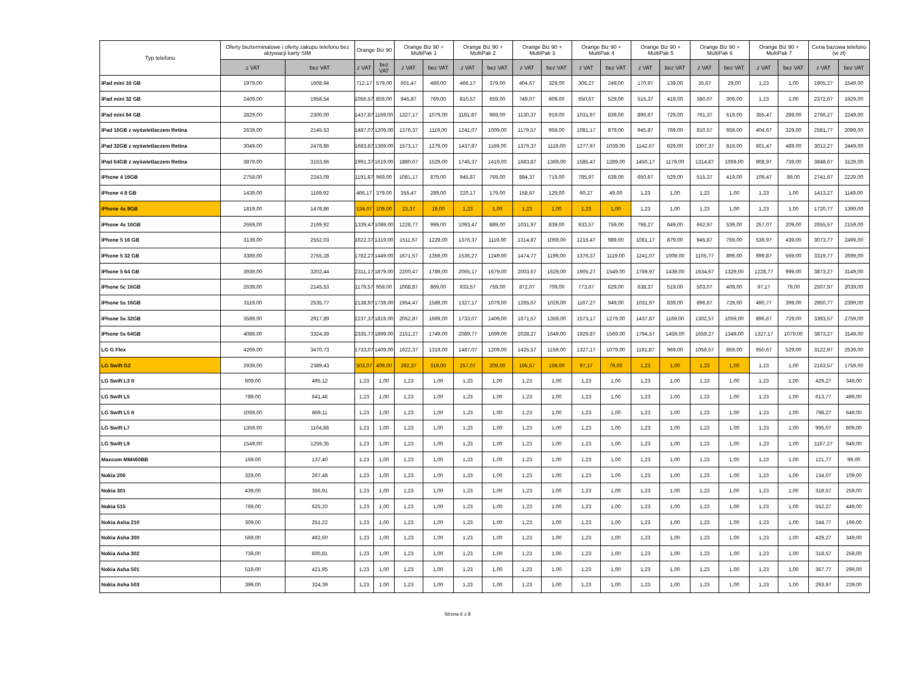| Typ telefonu | Oferty bezterminalowe i oferty zakupu telefonu bez aktywacji karty SIM | | Orange Biz 90 | | Orange Biz 90 + MultiPak 1 | | Orange Biz 90 + MultiPak 2 | | Orange Biz 90 + MultiPak 3 | | Orange Biz 90 + MultiPak 4 | | Orange Biz 90 + MultiPak 5 | | Orange Biz 90 + MultiPak 6 | | Orange Biz 90 + MultiPak 7 | | Cena bazowa telefonu (w zł) | |
| --- | --- | --- | --- | --- | --- | --- | --- | --- | --- | --- | --- | --- | --- | --- | --- | --- | --- | --- | --- | --- |
| | z VAT | bez VAT | z VAT | bez VAT | z VAT | bez VAT | z VAT | bez VAT | z VAT | bez VAT | z VAT | bez VAT | z VAT | bez VAT | z VAT | bez VAT | z VAT | bez VAT | z VAT | bez VAT |
| iPad mini 16 GB | 1979,00 | 1608,94 | 712,17 | 579,00 | 601,47 | 489,00 | 466,17 | 379,00 | 404,67 | 329,00 | 306,27 | 249,00 | 170,97 | 139,00 | 35,67 | 29,00 | 1,23 | 1,00 | 1905,27 | 1549,00 |
| iPad mini 32 GB | 2409,00 | 1958,54 | 1056,57 | 859,00 | 945,87 | 769,00 | 810,57 | 659,00 | 749,07 | 609,00 | 650,67 | 529,00 | 515,37 | 419,00 | 380,07 | 309,00 | 1,23 | 1,00 | 2372,67 | 1929,00 |
| iPad mini 64 GB | 2829,00 | 2300,00 | 1437,87 | 1169,00 | 1327,17 | 1079,00 | 1191,87 | 969,00 | 1130,37 | 919,00 | 1031,97 | 839,00 | 896,67 | 729,00 | 761,37 | 619,00 | 355,47 | 289,00 | 2766,27 | 2249,00 |
| iPad 16GB z wyświetlaczem Retina | 2639,00 | 2145,53 | 1487,07 | 1209,00 | 1376,37 | 1119,00 | 1241,07 | 1009,00 | 1179,57 | 959,00 | 1081,17 | 879,00 | 945,87 | 769,00 | 810,57 | 659,00 | 404,67 | 329,00 | 2581,77 | 2099,00 |
| iPad 32GB z wyświetlaczem Retina | 3049,00 | 2478,86 | 1683,87 | 1369,00 | 1573,17 | 1279,00 | 1437,87 | 1169,00 | 1376,37 | 1119,00 | 1277,97 | 1039,00 | 1142,67 | 929,00 | 1007,37 | 819,00 | 601,47 | 489,00 | 3012,27 | 2449,00 |
| iPad 64GB z wyświetlaczem Retina | 3879,00 | 3153,66 | 1991,37 | 1619,00 | 1880,67 | 1529,00 | 1745,37 | 1419,00 | 1683,87 | 1369,00 | 1585,47 | 1289,00 | 1450,17 | 1179,00 | 1314,87 | 1069,00 | 908,97 | 739,00 | 3848,67 | 3129,00 |
| iPhone 4 16GB | 2759,00 | 2243,09 | 1191,87 | 969,00 | 1081,17 | 879,00 | 945,87 | 769,00 | 884,37 | 719,00 | 785,97 | 639,00 | 650,67 | 529,00 | 515,37 | 419,00 | 109,47 | 89,00 | 2741,67 | 2229,00 |
| iPhone 4 8 GB | 1439,00 | 1169,92 | 466,17 | 379,00 | 355,47 | 289,00 | 220,17 | 179,00 | 158,67 | 129,00 | 60,27 | 49,00 | 1,23 | 1,00 | 1,23 | 1,00 | 1,23 | 1,00 | 1413,27 | 1149,00 |
| iPhone 4s 8GB | 1819,00 | 1478,86 | 134,07 | 109,00 | 23,37 | 19,00 | 1,23 | 1,00 | 1,23 | 1,00 | 1,23 | 1,00 | 1,23 | 1,00 | 1,23 | 1,00 | 1,23 | 1,00 | 1720,77 | 1399,00 |
| iPhone 4s 16GB | 2669,00 | 2169,92 | 1339,47 | 1089,00 | 1228,77 | 999,00 | 1093,47 | 889,00 | 1031,97 | 839,00 | 933,57 | 759,00 | 798,27 | 649,00 | 662,97 | 539,00 | 257,07 | 209,00 | 2655,57 | 2159,00 |
| iPhone 5 16 GB | 3139,00 | 2552,03 | 1622,37 | 1319,00 | 1511,67 | 1229,00 | 1376,37 | 1119,00 | 1314,87 | 1069,00 | 1216,47 | 989,00 | 1081,17 | 879,00 | 945,87 | 769,00 | 539,97 | 439,00 | 3073,77 | 2499,00 |
| iPhone 5 32 GB | 3389,00 | 2755,28 | 1782,27 | 1449,00 | 1671,57 | 1359,00 | 1536,27 | 1249,00 | 1474,77 | 1199,00 | 1376,37 | 1119,00 | 1241,07 | 1009,00 | 1105,77 | 899,00 | 699,87 | 569,00 | 3319,77 | 2699,00 |
| iPhone 5 64 GB | 3939,00 | 3202,44 | 2311,17 | 1879,00 | 2200,47 | 1789,00 | 2065,17 | 1679,00 | 2003,67 | 1629,00 | 1905,27 | 1549,00 | 1769,97 | 1439,00 | 1634,67 | 1329,00 | 1228,77 | 999,00 | 3873,27 | 3149,00 |
| iPhone 5c 16GB | 2639,00 | 2145,53 | 1179,57 | 959,00 | 1068,87 | 869,00 | 933,57 | 759,00 | 872,07 | 709,00 | 773,67 | 629,00 | 638,37 | 519,00 | 503,07 | 409,00 | 97,17 | 79,00 | 2507,97 | 2039,00 |
| iPhone 5s 16GB | 3119,00 | 2535,77 | 2138,97 | 1739,00 | 1954,47 | 1589,00 | 1327,17 | 1079,00 | 1265,67 | 1029,00 | 1167,27 | 949,00 | 1031,97 | 839,00 | 896,67 | 729,00 | 490,77 | 399,00 | 2950,77 | 2399,00 |
| iPhone 5s 32GB | 3589,00 | 2917,89 | 2237,37 | 1819,00 | 2052,87 | 1669,00 | 1733,07 | 1409,00 | 1671,57 | 1359,00 | 1573,17 | 1279,00 | 1437,87 | 1169,00 | 1302,57 | 1059,00 | 896,67 | 729,00 | 3393,57 | 2759,00 |
| iPhone 5s 64GB | 4089,00 | 3324,39 | 2335,77 | 1899,00 | 2151,27 | 1749,00 | 2089,77 | 1699,00 | 2028,27 | 1649,00 | 1929,87 | 1569,00 | 1794,57 | 1459,00 | 1659,27 | 1349,00 | 1327,17 | 1079,00 | 3873,27 | 3149,00 |
| LG G Flex | 4269,00 | 3470,73 | 1733,07 | 1409,00 | 1622,37 | 1319,00 | 1487,07 | 1209,00 | 1425,57 | 1159,00 | 1327,17 | 1079,00 | 1191,87 | 969,00 | 1056,57 | 859,00 | 650,67 | 529,00 | 3122,97 | 2539,00 |
| LG Swift G2 | 2939,00 | 2389,43 | 503,07 | 409,00 | 392,37 | 319,00 | 257,07 | 209,00 | 195,57 | 159,00 | 97,17 | 79,00 | 1,23 | 1,00 | 1,23 | 1,00 | 1,23 | 1,00 | 2163,57 | 1759,00 |
| LG Swift L3 II | 609,00 | 495,12 | 1,23 | 1,00 | 1,23 | 1,00 | 1,23 | 1,00 | 1,23 | 1,00 | 1,23 | 1,00 | 1,23 | 1,00 | 1,23 | 1,00 | 1,23 | 1,00 | 429,27 | 349,00 |
| LG Swift L5 | 789,00 | 641,46 | 1,23 | 1,00 | 1,23 | 1,00 | 1,23 | 1,00 | 1,23 | 1,00 | 1,23 | 1,00 | 1,23 | 1,00 | 1,23 | 1,00 | 1,23 | 1,00 | 613,77 | 499,00 |
| LG Swift L5 II | 1069,00 | 869,11 | 1,23 | 1,00 | 1,23 | 1,00 | 1,23 | 1,00 | 1,23 | 1,00 | 1,23 | 1,00 | 1,23 | 1,00 | 1,23 | 1,00 | 1,23 | 1,00 | 798,27 | 649,00 |
| LG Swift L7 | 1359,00 | 1104,88 | 1,23 | 1,00 | 1,23 | 1,00 | 1,23 | 1,00 | 1,23 | 1,00 | 1,23 | 1,00 | 1,23 | 1,00 | 1,23 | 1,00 | 1,23 | 1,00 | 995,07 | 809,00 |
| LG Swift L9 | 1549,00 | 1259,35 | 1,23 | 1,00 | 1,23 | 1,00 | 1,23 | 1,00 | 1,23 | 1,00 | 1,23 | 1,00 | 1,23 | 1,00 | 1,23 | 1,00 | 1,23 | 1,00 | 1167,27 | 949,00 |
| Maxcom MM460BB | 169,00 | 137,40 | 1,23 | 1,00 | 1,23 | 1,00 | 1,23 | 1,00 | 1,23 | 1,00 | 1,23 | 1,00 | 1,23 | 1,00 | 1,23 | 1,00 | 1,23 | 1,00 | 121,77 | 99,00 |
| Nokia 206 | 329,00 | 267,48 | 1,23 | 1,00 | 1,23 | 1,00 | 1,23 | 1,00 | 1,23 | 1,00 | 1,23 | 1,00 | 1,23 | 1,00 | 1,23 | 1,00 | 1,23 | 1,00 | 134,07 | 109,00 |
| Nokia 301 | 439,00 | 356,91 | 1,23 | 1,00 | 1,23 | 1,00 | 1,23 | 1,00 | 1,23 | 1,00 | 1,23 | 1,00 | 1,23 | 1,00 | 1,23 | 1,00 | 1,23 | 1,00 | 318,57 | 259,00 |
| Nokia 515 | 769,00 | 625,20 | 1,23 | 1,00 | 1,23 | 1,00 | 1,23 | 1,00 | 1,23 | 1,00 | 1,23 | 1,00 | 1,23 | 1,00 | 1,23 | 1,00 | 1,23 | 1,00 | 552,27 | 449,00 |
| Nokia Asha 210 | 309,00 | 251,22 | 1,23 | 1,00 | 1,23 | 1,00 | 1,23 | 1,00 | 1,23 | 1,00 | 1,23 | 1,00 | 1,23 | 1,00 | 1,23 | 1,00 | 1,23 | 1,00 | 244,77 | 199,00 |
| Nokia Asha 300 | 569,00 | 462,60 | 1,23 | 1,00 | 1,23 | 1,00 | 1,23 | 1,00 | 1,23 | 1,00 | 1,23 | 1,00 | 1,23 | 1,00 | 1,23 | 1,00 | 1,23 | 1,00 | 429,27 | 349,00 |
| Nokia Asha 302 | 739,00 | 600,81 | 1,23 | 1,00 | 1,23 | 1,00 | 1,23 | 1,00 | 1,23 | 1,00 | 1,23 | 1,00 | 1,23 | 1,00 | 1,23 | 1,00 | 1,23 | 1,00 | 318,57 | 259,00 |
| Nokia Asha 501 | 519,00 | 421,95 | 1,23 | 1,00 | 1,23 | 1,00 | 1,23 | 1,00 | 1,23 | 1,00 | 1,23 | 1,00 | 1,23 | 1,00 | 1,23 | 1,00 | 1,23 | 1,00 | 367,77 | 299,00 |
| Nokia Asha 503 | 399,00 | 324,39 | 1,23 | 1,00 | 1,23 | 1,00 | 1,23 | 1,00 | 1,23 | 1,00 | 1,23 | 1,00 | 1,23 | 1,00 | 1,23 | 1,00 | 1,23 | 1,00 | 293,97 | 239,00 |
Strona 6 z 8